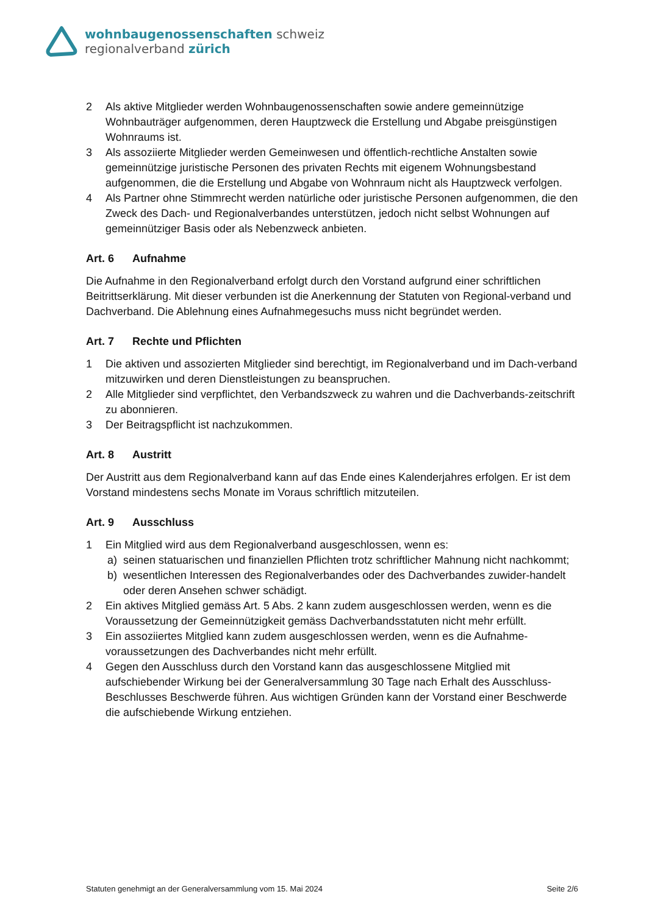wohnbaugenossenschaften schweiz
regionalverband zürich
2 Als aktive Mitglieder werden Wohnbaugenossenschaften sowie andere gemeinnützige Wohnbauträger aufgenommen, deren Hauptzweck die Erstellung und Abgabe preisgünstigen Wohnraums ist.
3 Als assoziierte Mitglieder werden Gemeinwesen und öffentlich-rechtliche Anstalten sowie gemeinnützige juristische Personen des privaten Rechts mit eigenem Wohnungsbestand aufgenommen, die die Erstellung und Abgabe von Wohnraum nicht als Hauptzweck verfolgen.
4 Als Partner ohne Stimmrecht werden natürliche oder juristische Personen aufgenommen, die den Zweck des Dach- und Regionalverbandes unterstützen, jedoch nicht selbst Wohnungen auf gemeinnütziger Basis oder als Nebenzweck anbieten.
Art. 6 Aufnahme
Die Aufnahme in den Regionalverband erfolgt durch den Vorstand aufgrund einer schriftlichen Beitrittserklärung. Mit dieser verbunden ist die Anerkennung der Statuten von Regional-verband und Dachverband. Die Ablehnung eines Aufnahmegesuchs muss nicht begründet werden.
Art. 7 Rechte und Pflichten
1 Die aktiven und assozierten Mitglieder sind berechtigt, im Regionalverband und im Dach-verband mitzuwirken und deren Dienstleistungen zu beanspruchen.
2 Alle Mitglieder sind verpflichtet, den Verbandszweck zu wahren und die Dachverbands-zeitschrift zu abonnieren.
3 Der Beitragspflicht ist nachzukommen.
Art. 8 Austritt
Der Austritt aus dem Regionalverband kann auf das Ende eines Kalenderjahres erfolgen. Er ist dem Vorstand mindestens sechs Monate im Voraus schriftlich mitzuteilen.
Art. 9 Ausschluss
1 Ein Mitglied wird aus dem Regionalverband ausgeschlossen, wenn es:
a) seinen statuarischen und finanziellen Pflichten trotz schriftlicher Mahnung nicht nachkommt;
b) wesentlichen Interessen des Regionalverbandes oder des Dachverbandes zuwider-handelt oder deren Ansehen schwer schädigt.
2 Ein aktives Mitglied gemäss Art. 5 Abs. 2 kann zudem ausgeschlossen werden, wenn es die Voraussetzung der Gemeinnützigkeit gemäss Dachverbandsstatuten nicht mehr erfüllt.
3 Ein assoziiertes Mitglied kann zudem ausgeschlossen werden, wenn es die Aufnahme-voraussetzungen des Dachverbandes nicht mehr erfüllt.
4 Gegen den Ausschluss durch den Vorstand kann das ausgeschlossene Mitglied mit aufschiebender Wirkung bei der Generalversammlung 30 Tage nach Erhalt des Ausschluss-Beschlusses Beschwerde führen. Aus wichtigen Gründen kann der Vorstand einer Beschwerde die aufschiebende Wirkung entziehen.
Statuten genehmigt an der Generalversammlung vom 15. Mai 2024 Seite 2/6